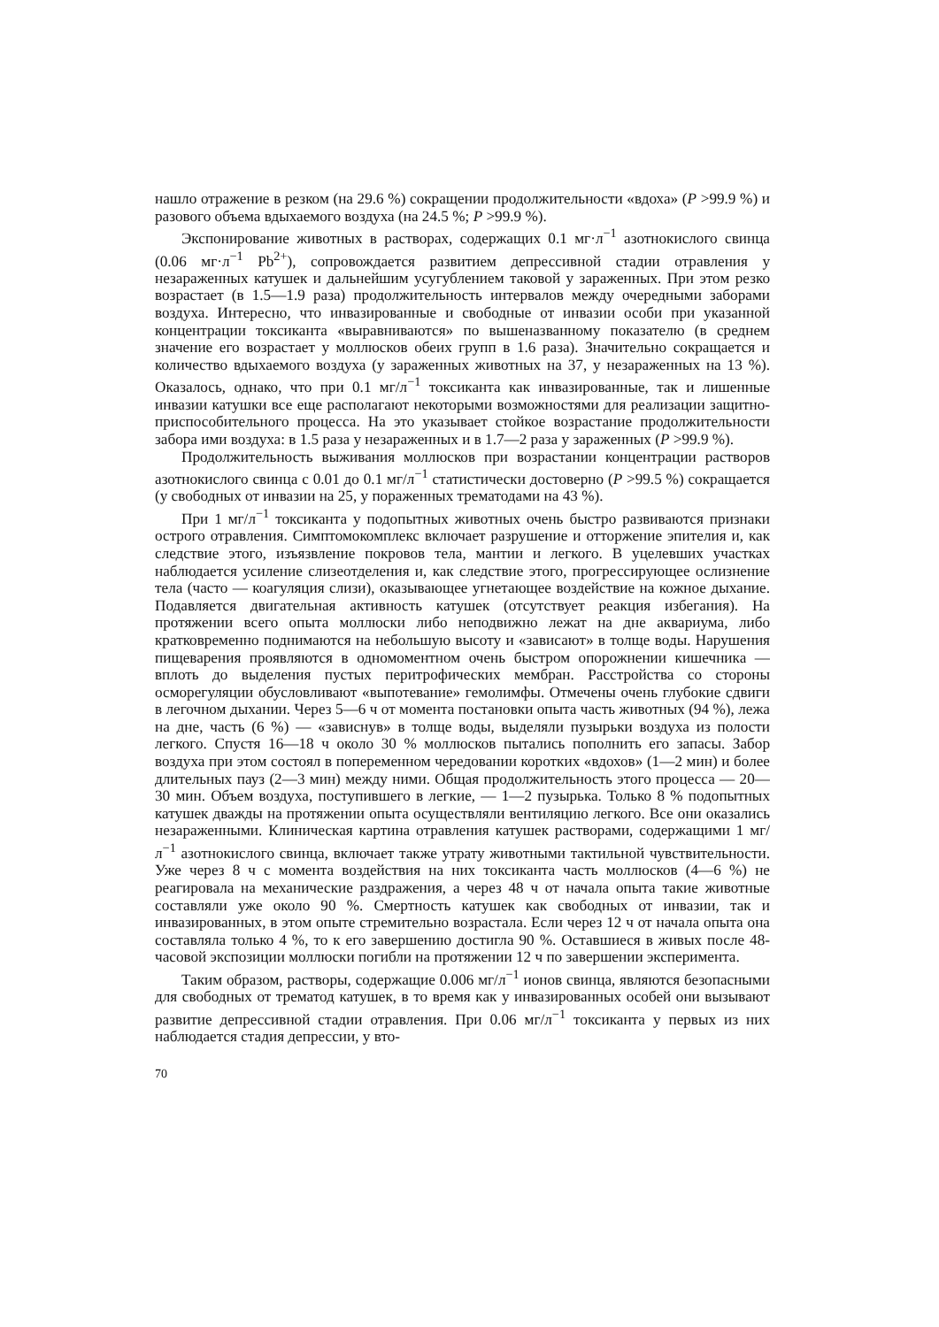нашло отражение в резком (на 29.6 %) сокращении продолжительности «вдоха» (P >99.9 %) и разового объема вдыхаемого воздуха (на 24.5 %; P >99.9 %).
Экспонирование животных в растворах, содержащих 0.1 мг·л<sup>−1</sup> азотнокислого свинца (0.06 мг·л<sup>−1</sup> Pb<sup>2+</sup>), сопровождается развитием депрессивной стадии отравления у незараженных катушек и дальнейшим усугублением таковой у зараженных. При этом резко возрастает (в 1.5—1.9 раза) продолжительность интервалов между очередными заборами воздуха. Интересно, что инвазированные и свободные от инвазии особи при указанной концентрации токсиканта «выравниваются» по вышеназванному показателю (в среднем значение его возрастает у моллюсков обеих групп в 1.6 раза). Значительно сокращается и количество вдыхаемого воздуха (у зараженных животных на 37, у незараженных на 13 %). Оказалось, однако, что при 0.1 мг/л<sup>−1</sup> токсиканта как инвазированные, так и лишенные инвазии катушки все еще располагают некоторыми возможностями для реализации защитно-приспособительного процесса. На это указывает стойкое возрастание продолжительности забора ими воздуха: в 1.5 раза у незараженных и в 1.7—2 раза у зараженных (P >99.9 %).
Продолжительность выживания моллюсков при возрастании концентрации растворов азотнокислого свинца с 0.01 до 0.1 мг/л<sup>−1</sup> статистически достоверно (P >99.5 %) сокращается (у свободных от инвазии на 25, у пораженных трематодами на 43 %).
При 1 мг/л<sup>−1</sup> токсиканта у подопытных животных очень быстро развиваются признаки острого отравления. Симптомокомплекс включает разрушение и отторжение эпителия и, как следствие этого, изъязвление покровов тела, мантии и легкого. В уцелевших участках наблюдается усиление слизеотделения и, как следствие этого, прогрессирующее ослизнение тела (часто — коагуляция слизи), оказывающее угнетающее воздействие на кожное дыхание. Подавляется двигательная активность катушек (отсутствует реакция избегания). На протяжении всего опыта моллюски либо неподвижно лежат на дне аквариума, либо кратковременно поднимаются на небольшую высоту и «зависают» в толще воды. Нарушения пищеварения проявляются в одномоментном очень быстром опорожнении кишечника — вплоть до выделения пустых перитрофических мембран. Расстройства со стороны осморегуляции обусловливают «выпотевание» гемолимфы. Отмечены очень глубокие сдвиги в легочном дыхании. Через 5—6 ч от момента постановки опыта часть животных (94 %), лежа на дне, часть (6 %) — «зависнув» в толще воды, выделяли пузырьки воздуха из полости легкого. Спустя 16—18 ч около 30 % моллюсков пытались пополнить его запасы. Забор воздуха при этом состоял в попеременном чередовании коротких «вдохов» (1—2 мин) и более длительных пауз (2—3 мин) между ними. Общая продолжительность этого процесса — 20—30 мин. Объем воздуха, поступившего в легкие, — 1—2 пузырька. Только 8 % подопытных катушек дважды на протяжении опыта осуществляли вентиляцию легкого. Все они оказались незараженными. Клиническая картина отравления катушек растворами, содержащими 1 мг/л<sup>−1</sup> азотнокислого свинца, включает также утрату животными тактильной чувствительности. Уже через 8 ч с момента воздействия на них токсиканта часть моллюсков (4—6 %) не реагировала на механические раздражения, а через 48 ч от начала опыта такие животные составляли уже около 90 %. Смертность катушек как свободных от инвазии, так и инвазированных, в этом опыте стремительно возрастала. Если через 12 ч от начала опыта она составляла только 4 %, то к его завершению достигла 90 %. Оставшиеся в живых после 48-часовой экспозиции моллюски погибли на протяжении 12 ч по завершении эксперимента.
Таким образом, растворы, содержащие 0.006 мг/л<sup>−1</sup> ионов свинца, являются безопасными для свободных от трематод катушек, в то время как у инвазированных особей они вызывают развитие депрессивной стадии отравления. При 0.06 мг/л<sup>−1</sup> токсиканта у первых из них наблюдается стадия депрессии, у вто-
70